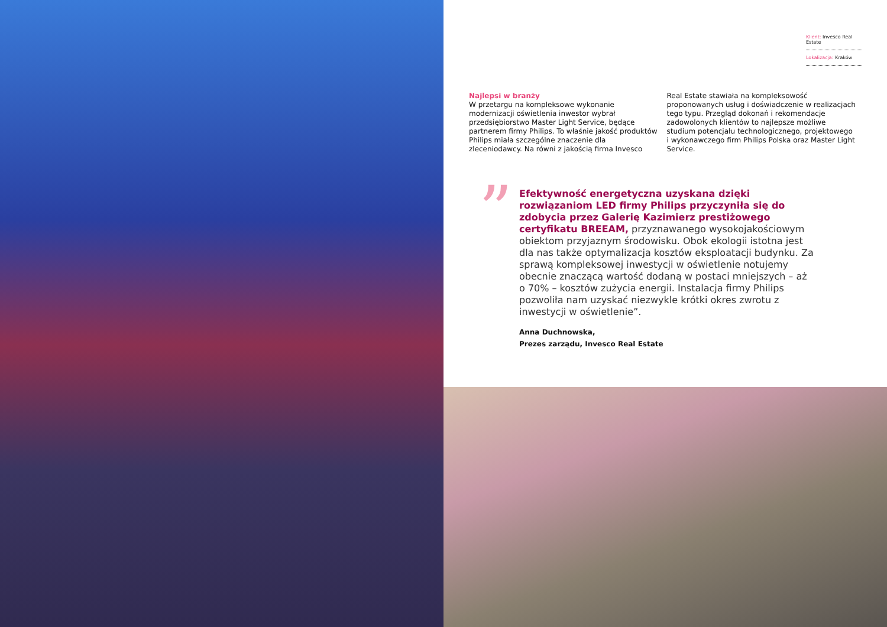Klient: Invesco Real Estate
Lokalizacja: Kraków
Najlepsi w branży
W przetargu na kompleksowe wykonanie modernizacji oświetlenia inwestor wybrał przedsiębiorstwo Master Light Service, będące partnerem firmy Philips. To właśnie jakość produktów Philips miała szczególne znaczenie dla zleceniodawcy. Na równi z jakością firma Invesco Real Estate stawiała na kompleksowość proponowanych usług i doświadczenie w realizacjach tego typu. Przegląd dokonań i rekomendacje zadowolonych klientów to najlepsze możliwe studium potencjału technologicznego, projektowego i wykonawczego firm Philips Polska oraz Master Light Service.
”
Efektywność energetyczna uzyskana dzięki rozwiązaniom LED firmy Philips przyczyniła się do zdobycia przez Galerię Kazimierz prestiżowego certyfikatu BREEAM, przyznawanego wysokojakościowym obiektom przyjaznym środowisku. Obok ekologii istotna jest dla nas także optymalizacja kosztów eksploatacji budynku. Za sprawą kompleksowej inwestycji w oświetlenie notujemy obecnie znaczącą wartość dodaną w postaci mniejszych – aż o 70% – kosztów zużycia energii. Instalacja firmy Philips pozwoliła nam uzyskać niezwykle krótki okres zwrotu z inwestycji w oświetlenie”.
Anna Duchnowska,
Prezes zarządu, Invesco Real Estate